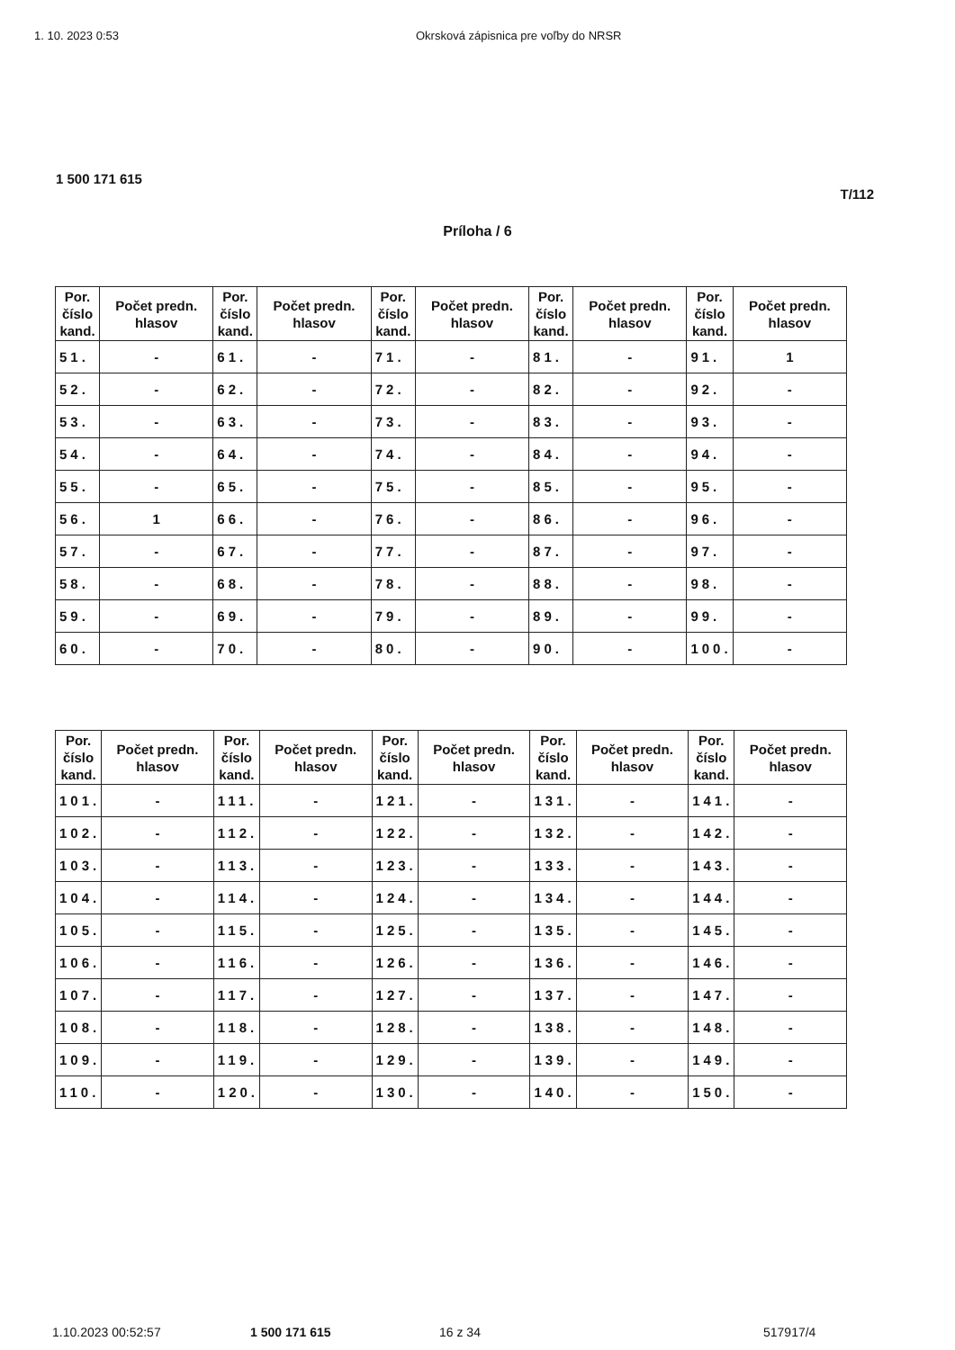1. 10. 2023 0:53 Okrsková zápisnica pre voľby do NRSR
1 500 171 615
T/112
Príloha / 6
| Por. číslo kand. | Počet predn. hlasov | Por. číslo kand. | Počet predn. hlasov | Por. číslo kand. | Počet predn. hlasov | Por. číslo kand. | Počet predn. hlasov | Por. číslo kand. | Počet predn. hlasov |
| --- | --- | --- | --- | --- | --- | --- | --- | --- | --- |
| 51. | - | 61. | - | 71. | - | 81. | - | 91. | 1 |
| 52. | - | 62. | - | 72. | - | 82. | - | 92. | - |
| 53. | - | 63. | - | 73. | - | 83. | - | 93. | - |
| 54. | - | 64. | - | 74. | - | 84. | - | 94. | - |
| 55. | - | 65. | - | 75. | - | 85. | - | 95. | - |
| 56. | 1 | 66. | - | 76. | - | 86. | - | 96. | - |
| 57. | - | 67. | - | 77. | - | 87. | - | 97. | - |
| 58. | - | 68. | - | 78. | - | 88. | - | 98. | - |
| 59. | - | 69. | - | 79. | - | 89. | - | 99. | - |
| 60. | - | 70. | - | 80. | - | 90. | - | 100. | - |
| Por. číslo kand. | Počet predn. hlasov | Por. číslo kand. | Počet predn. hlasov | Por. číslo kand. | Počet predn. hlasov | Por. číslo kand. | Počet predn. hlasov | Por. číslo kand. | Počet predn. hlasov |
| --- | --- | --- | --- | --- | --- | --- | --- | --- | --- |
| 101. | - | 111. | - | 121. | - | 131. | - | 141. | - |
| 102. | - | 112. | - | 122. | - | 132. | - | 142. | - |
| 103. | - | 113. | - | 123. | - | 133. | - | 143. | - |
| 104. | - | 114. | - | 124. | - | 134. | - | 144. | - |
| 105. | - | 115. | - | 125. | - | 135. | - | 145. | - |
| 106. | - | 116. | - | 126. | - | 136. | - | 146. | - |
| 107. | - | 117. | - | 127. | - | 137. | - | 147. | - |
| 108. | - | 118. | - | 128. | - | 138. | - | 148. | - |
| 109. | - | 119. | - | 129. | - | 139. | - | 149. | - |
| 110. | - | 120. | - | 130. | - | 140. | - | 150. | - |
1.10.2023 00:52:57 1 500 171 615 16 z 34 517917/4